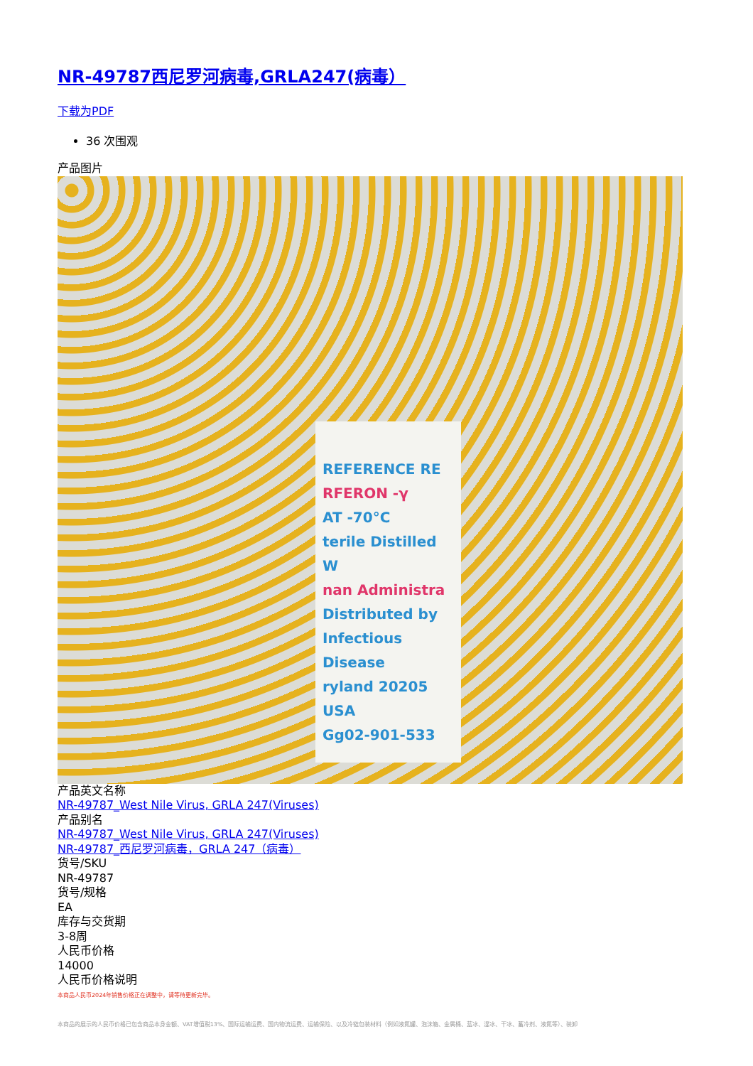NR-49787西尼罗河病毒,GRLA247(病毒）
下载为PDF
36 次围观
产品图片
REFERENCE RE
RFERON -γ
AT -70°C
terile Distilled W
nan Administra
Distributed by
Infectious Disease
ryland 20205 USA
Gg02-901-533
产品英文名称
NR-49787_West Nile Virus, GRLA 247(Viruses)
产品别名
NR-49787_West Nile Virus, GRLA 247(Viruses)
NR-49787_西尼罗河病毒，GRLA 247（病毒）
货号/SKU
NR-49787
货号/规格
EA
库存与交货期
3-8周
人民币价格
14000
人民币价格说明
本商品人民币2024年销售价格正在调整中，请等待更新完毕。
本商品的展示的人民币价格已包含商品本身金额、VAT增值税13%、国际运输运费、国内物流运费、运输保险、以及冷链包装材料（例如液氮罐、泡沫箱、金属桶、蓝冰、湿冰、干冰、蓄冷剂、液氮等）、装卸